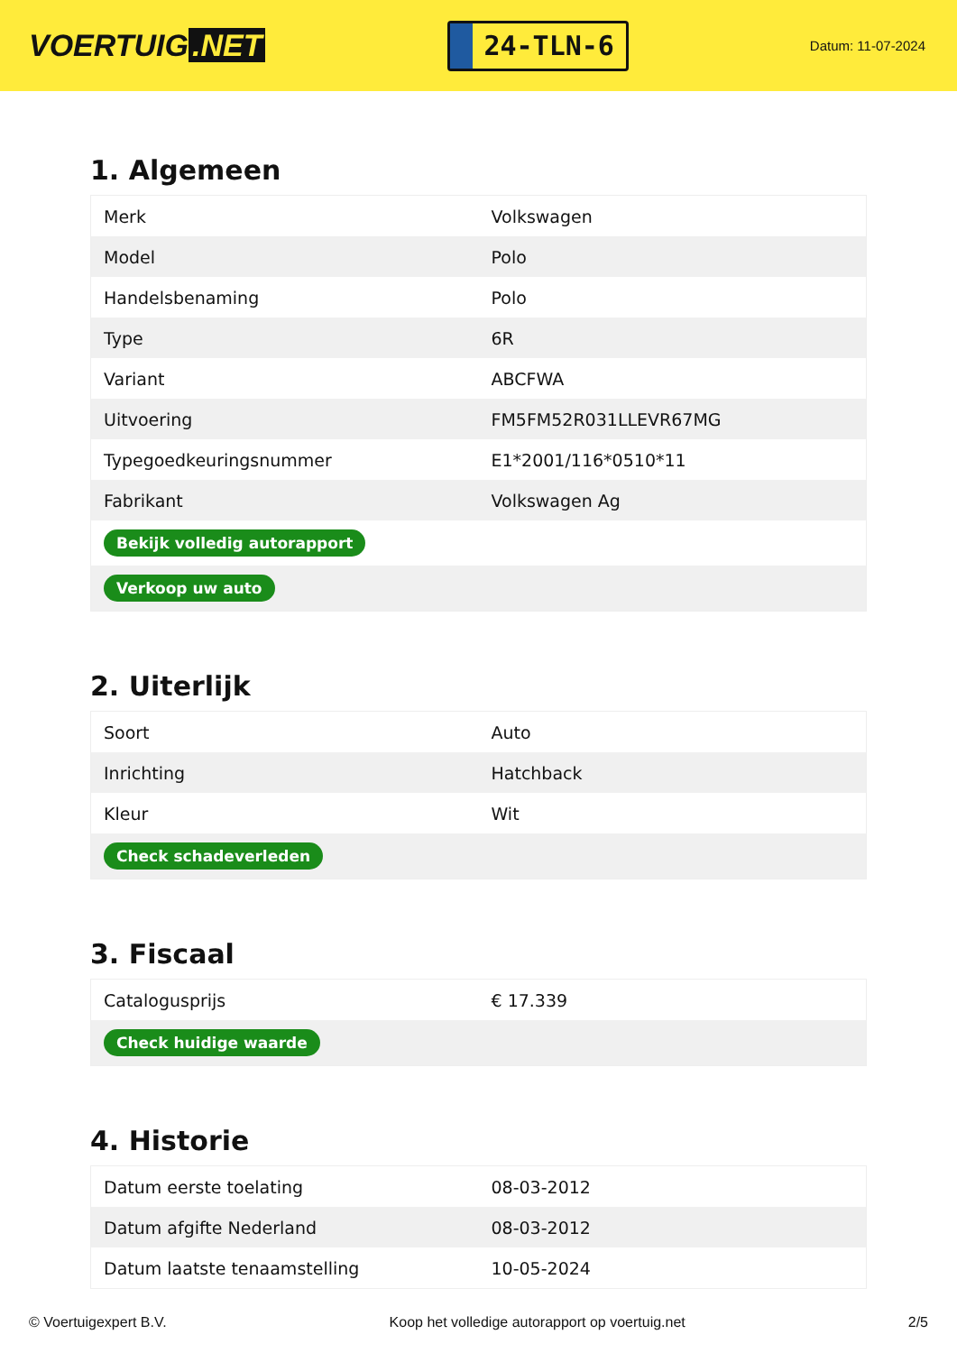VOERTUIG.NET
24-TLN-6
Datum: 11-07-2024
1. Algemeen
| Merk | Volkswagen |
| Model | Polo |
| Handelsbenaming | Polo |
| Type | 6R |
| Variant | ABCFWA |
| Uitvoering | FM5FM52R031LLEVR67MG |
| Typegoedkeuringsnummer | E1*2001/116*0510*11 |
| Fabrikant | Volkswagen Ag |
| Bekijk volledig autorapport | |
| Verkoop uw auto | |
2. Uiterlijk
| Soort | Auto |
| Inrichting | Hatchback |
| Kleur | Wit |
| Check schadeverleden | |
3. Fiscaal
| Catalogusprijs | € 17.339 |
| Check huidige waarde | |
4. Historie
| Datum eerste toelating | 08-03-2012 |
| Datum afgifte Nederland | 08-03-2012 |
| Datum laatste tenaamstelling | 10-05-2024 |
© Voertuigexpert B.V. Koop het volledige autorapport op voertuig.net 2/5